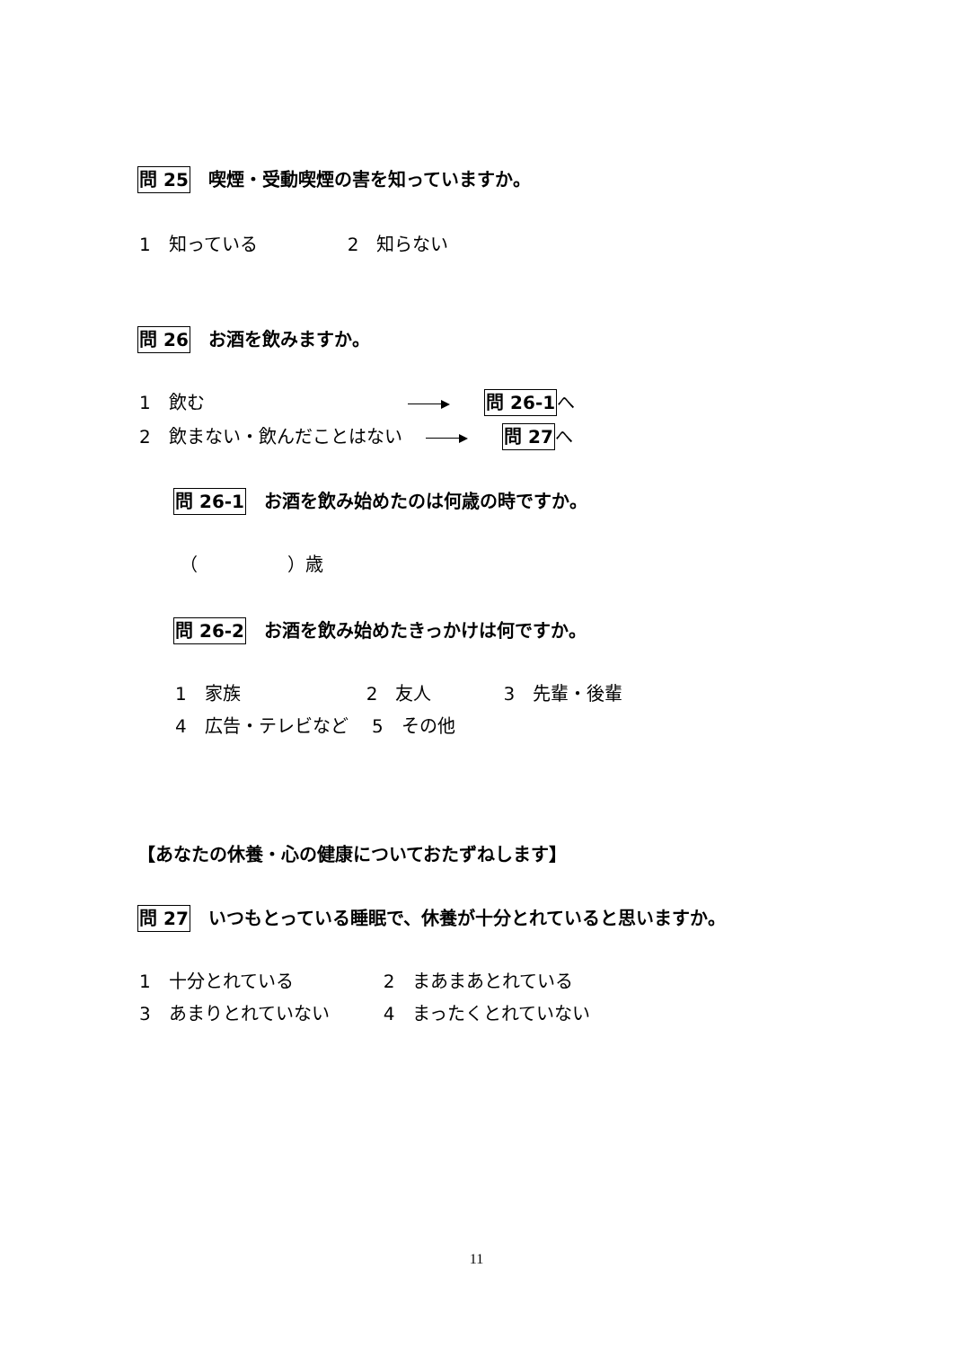問 25　喫煙・受動喫煙の害を知っていますか。
1　知っている　　　　　2　知らない
問 26　お酒を飲みますか。
1　飲む　　　　　　　　　　　 問 26-1へ
2　飲まない・飲んだことはない　 問 27へ
問 26-1　お酒を飲み始めたのは何歳の時ですか。
（　　　　　）歳
問 26-2　お酒を飲み始めたきっかけは何ですか。
1　家族　　　　　　　2　友人　　　　3　先輩・後輩
4　広告・テレビなど　 5　その他
【あなたの休養・心の健康についておたずねします】
問 27　いつもとっている睡眠で、休養が十分とれていると思いますか。
1　十分とれている　　　　　2　まあまあとれている
3　あまりとれていない　　　4　まったくとれていない
11